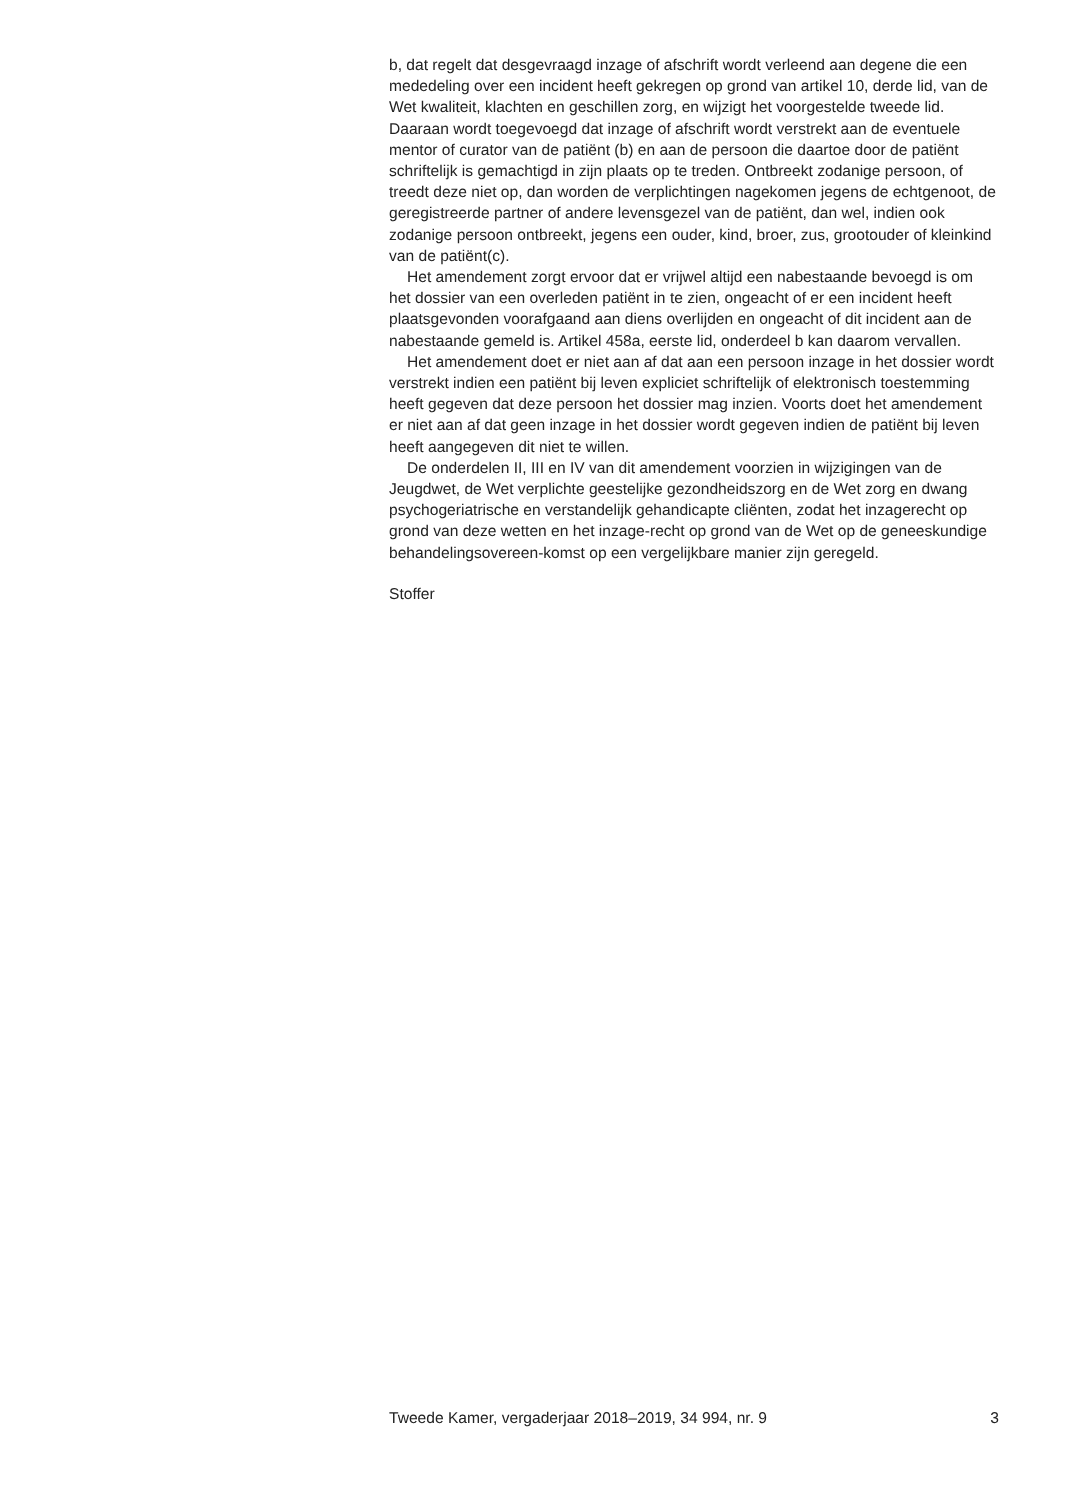b, dat regelt dat desgevraagd inzage of afschrift wordt verleend aan degene die een mededeling over een incident heeft gekregen op grond van artikel 10, derde lid, van de Wet kwaliteit, klachten en geschillen zorg, en wijzigt het voorgestelde tweede lid. Daaraan wordt toegevoegd dat inzage of afschrift wordt verstrekt aan de eventuele mentor of curator van de patiënt (b) en aan de persoon die daartoe door de patiënt schriftelijk is gemachtigd in zijn plaats op te treden. Ontbreekt zodanige persoon, of treedt deze niet op, dan worden de verplichtingen nagekomen jegens de echtgenoot, de geregistreerde partner of andere levensgezel van de patiënt, dan wel, indien ook zodanige persoon ontbreekt, jegens een ouder, kind, broer, zus, grootouder of kleinkind van de patiënt(c).
Het amendement zorgt ervoor dat er vrijwel altijd een nabestaande bevoegd is om het dossier van een overleden patiënt in te zien, ongeacht of er een incident heeft plaatsgevonden voorafgaand aan diens overlijden en ongeacht of dit incident aan de nabestaande gemeld is. Artikel 458a, eerste lid, onderdeel b kan daarom vervallen.
Het amendement doet er niet aan af dat aan een persoon inzage in het dossier wordt verstrekt indien een patiënt bij leven expliciet schriftelijk of elektronisch toestemming heeft gegeven dat deze persoon het dossier mag inzien. Voorts doet het amendement er niet aan af dat geen inzage in het dossier wordt gegeven indien de patiënt bij leven heeft aangegeven dit niet te willen.
De onderdelen II, III en IV van dit amendement voorzien in wijzigingen van de Jeugdwet, de Wet verplichte geestelijke gezondheidszorg en de Wet zorg en dwang psychogeriatrische en verstandelijk gehandicapte cliënten, zodat het inzagerecht op grond van deze wetten en het inzage-recht op grond van de Wet op de geneeskundige behandelingsovereen-komst op een vergelijkbare manier zijn geregeld.
Stoffer
Tweede Kamer, vergaderjaar 2018–2019, 34 994, nr. 9 3